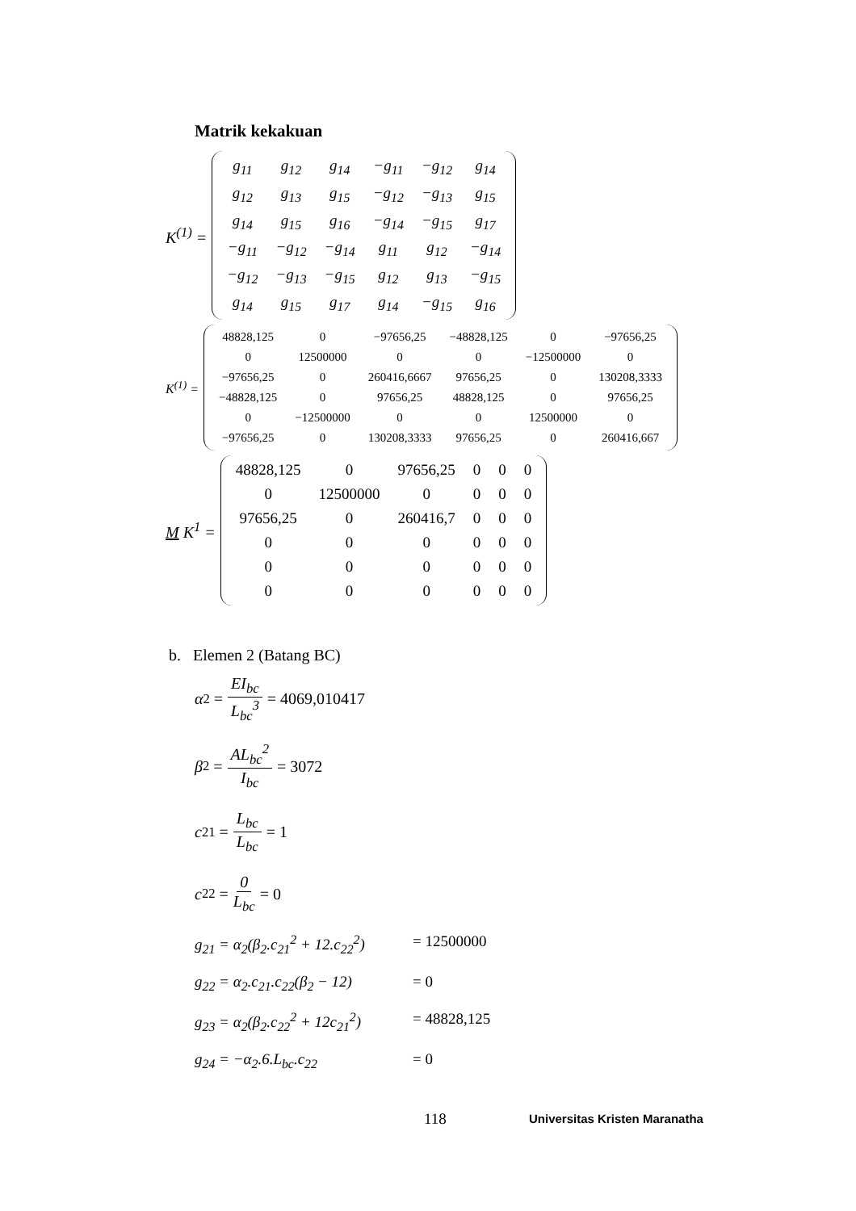Matrik kekakuan
K<sup>(1)</sup> =
| g<sub>11</sub> | g<sub>12</sub> | g<sub>14</sub> | −g<sub>11</sub> | −g<sub>12</sub> | g<sub>14</sub> |
| g<sub>12</sub> | g<sub>13</sub> | g<sub>15</sub> | −g<sub>12</sub> | −g<sub>13</sub> | g<sub>15</sub> |
| g<sub>14</sub> | g<sub>15</sub> | g<sub>16</sub> | −g<sub>14</sub> | −g<sub>15</sub> | g<sub>17</sub> |
| −g<sub>11</sub> | −g<sub>12</sub> | −g<sub>14</sub> | g<sub>11</sub> | g<sub>12</sub> | −g<sub>14</sub> |
| −g<sub>12</sub> | −g<sub>13</sub> | −g<sub>15</sub> | g<sub>12</sub> | g<sub>13</sub> | −g<sub>15</sub> |
| g<sub>14</sub> | g<sub>15</sub> | g<sub>17</sub> | g<sub>14</sub> | −g<sub>15</sub> | g<sub>16</sub> |
K<sup>(1)</sup> =
| 48828,125 | 0 | −97656,25 | −48828,125 | 0 | −97656,25 |
| 0 | 12500000 | 0 | 0 | −12500000 | 0 |
| −97656,25 | 0 | 260416,6667 | 97656,25 | 0 | 130208,3333 |
| −48828,125 | 0 | 97656,25 | 48828,125 | 0 | 97656,25 |
| 0 | −12500000 | 0 | 0 | 12500000 | 0 |
| −97656,25 | 0 | 130208,3333 | 97656,25 | 0 | 260416,667 |
M K<sup>1</sup> =
| 48828,125 | 0 | 97656,25 | 0 | 0 | 0 |
| 0 | 12500000 | 0 | 0 | 0 | 0 |
| 97656,25 | 0 | 260416,7 | 0 | 0 | 0 |
| 0 | 0 | 0 | 0 | 0 | 0 |
| 0 | 0 | 0 | 0 | 0 | 0 |
| 0 | 0 | 0 | 0 | 0 | 0 |
b. Elemen 2 (Batang BC)
α<sub>2</sub> = EI<sub>bc</sub> L<sub>bc</sub><sup>3</sup> = 4069,010417
β<sub>2</sub> = AL<sub>bc</sub><sup>2</sup> I<sub>bc</sub> = 3072
c<sub>21</sub> = L<sub>bc</sub> L<sub>bc</sub> = 1
c<sub>22</sub> = 0 L<sub>bc</sub> = 0
g<sub>21</sub> = α<sub>2</sub>(β<sub>2</sub>.c<sub>21</sub><sup>2</sup> + 12.c<sub>22</sub><sup>2</sup>) = 12500000
g<sub>22</sub> = α<sub>2</sub>.c<sub>21</sub>.c<sub>22</sub>(β<sub>2</sub> − 12) = 0
g<sub>23</sub> = α<sub>2</sub>(β<sub>2</sub>.c<sub>22</sub><sup>2</sup> + 12c<sub>21</sub><sup>2</sup>) = 48828,125
g<sub>24</sub> = −α<sub>2</sub>.6.L<sub>bc</sub>.c<sub>22</sub> = 0
118 Universitas Kristen Maranatha